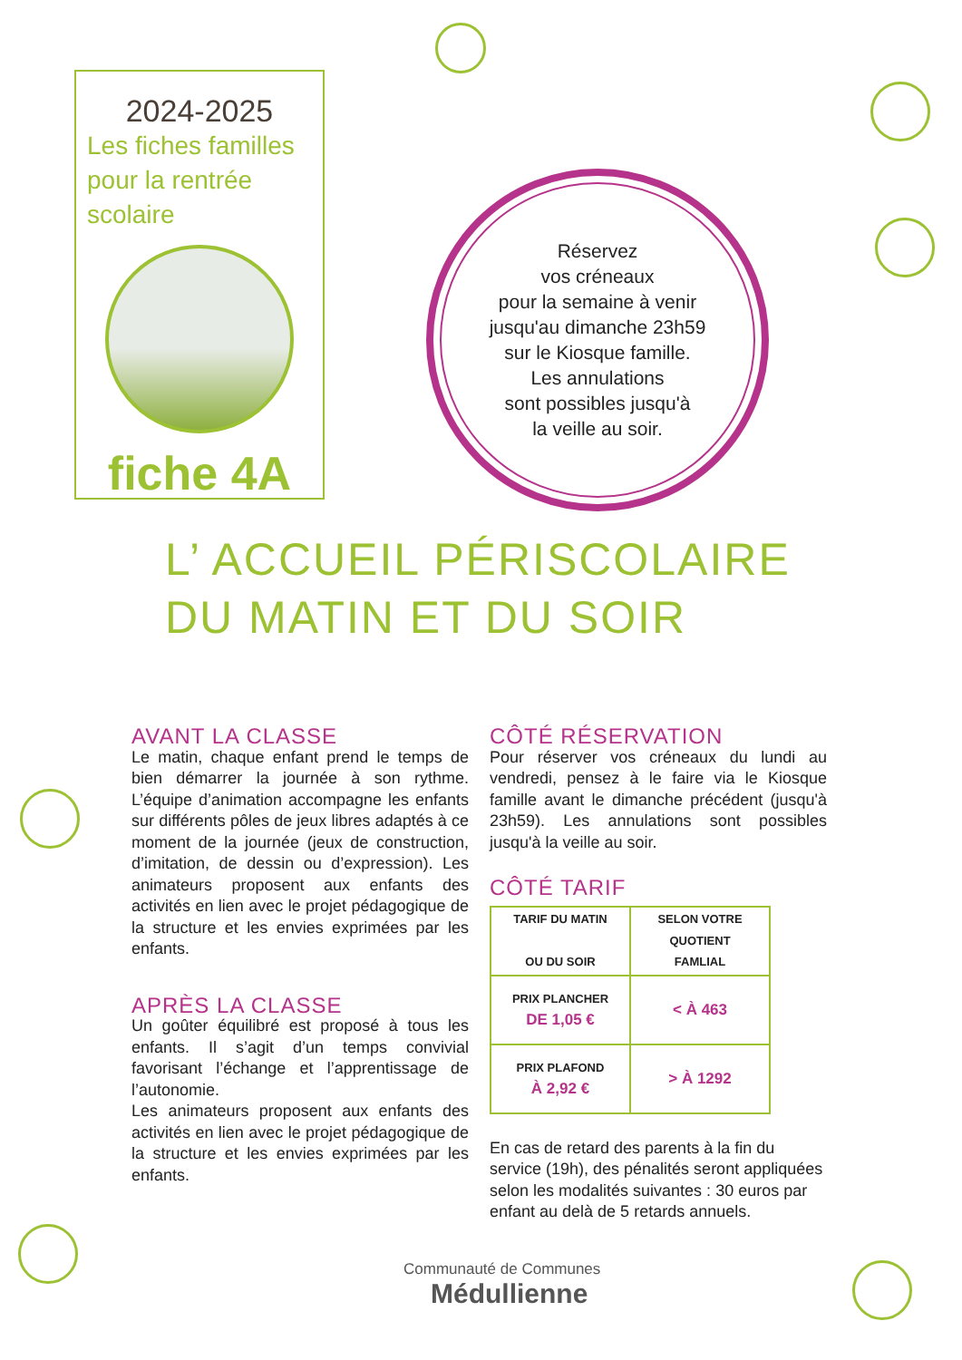2024-2025
Les fiches familles
pour la rentrée
scolaire
fiche 4A
Réservez
vos créneaux
pour la semaine à venir
jusqu'au dimanche 23h59
sur le Kiosque famille.
Les annulations
sont possibles jusqu'à
la veille au soir.
L’ ACCUEIL PÉRISCOLAIRE
DU MATIN ET DU SOIR
AVANT LA CLASSE
Le matin, chaque enfant prend le temps de bien démarrer la journée à son rythme. L’équipe d’animation accompagne les enfants sur différents pôles de jeux libres adaptés à ce moment de la journée (jeux de construction, d’imitation, de dessin ou d’expression). Les animateurs proposent aux enfants des activités en lien avec le projet pédagogique de la structure et les envies exprimées par les enfants.
APRÈS LA CLASSE
Un goûter équilibré est proposé à tous les enfants. Il s’agit d’un temps convivial favorisant l’échange et l’apprentissage de l’autonomie.
Les animateurs proposent aux enfants des activités en lien avec le projet pédagogique de la structure et les envies exprimées par les enfants.
CÔTÉ RÉSERVATION
Pour réserver vos créneaux du lundi au vendredi, pensez à le faire via le Kiosque famille avant le dimanche précédent (jusqu'à 23h59). Les annulations sont possibles jusqu'à la veille au soir.
CÔTÉ TARIF
| TARIF DU MATIN OU DU SOIR | SELON VOTRE QUOTIENT FAMLIAL |
| PRIX PLANCHER DE 1,05 € | < À 463 |
| PRIX PLAFOND À 2,92 € | > À 1292 |
En cas de retard des parents à la fin du service (19h), des pénalités seront appliquées selon les modalités suivantes : 30 euros par enfant au delà de 5 retards annuels.
Communauté de Communes
Médullienne